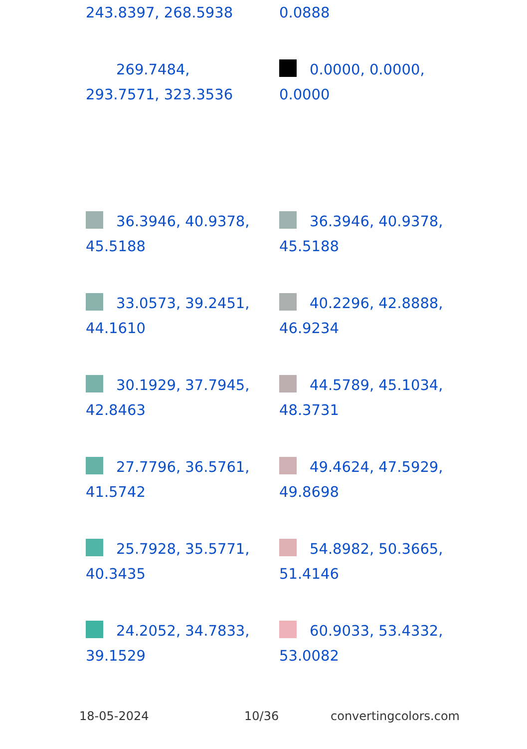243.8397, 268.5938 0.0888
269.7484, 293.7571, 323.3536
0.0000, 0.0000, 0.0000
36.3946, 40.9378, 45.5188
36.3946, 40.9378, 45.5188
33.0573, 39.2451, 44.1610
40.2296, 42.8888, 46.9234
30.1929, 37.7945, 42.8463
44.5789, 45.1034, 48.3731
27.7796, 36.5761, 41.5742
49.4624, 47.5929, 49.8698
25.7928, 35.5771, 40.3435
54.8982, 50.3665, 51.4146
24.2052, 34.7833, 39.1529
60.9033, 53.4332, 53.0082
18-05-2024 10/36 convertingcolors.com